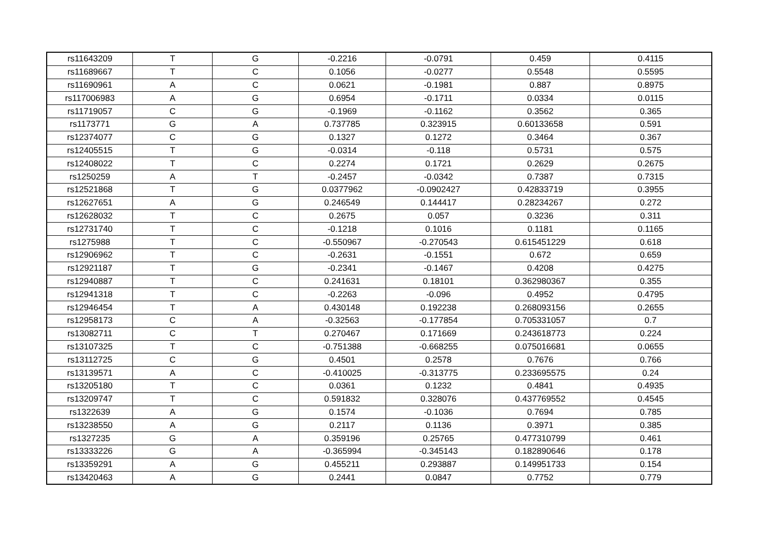| rs11643209 | T | G | -0.2216 | -0.0791 | 0.459 | 0.4115 |
| rs11689667 | T | C | 0.1056 | -0.0277 | 0.5548 | 0.5595 |
| rs11690961 | A | C | 0.0621 | -0.1981 | 0.887 | 0.8975 |
| rs117006983 | A | G | 0.6954 | -0.1711 | 0.0334 | 0.0115 |
| rs11719057 | C | G | -0.1969 | -0.1162 | 0.3562 | 0.365 |
| rs1173771 | G | A | 0.737785 | 0.323915 | 0.60133658 | 0.591 |
| rs12374077 | C | G | 0.1327 | 0.1272 | 0.3464 | 0.367 |
| rs12405515 | T | G | -0.0314 | -0.118 | 0.5731 | 0.575 |
| rs12408022 | T | C | 0.2274 | 0.1721 | 0.2629 | 0.2675 |
| rs1250259 | A | T | -0.2457 | -0.0342 | 0.7387 | 0.7315 |
| rs12521868 | T | G | 0.0377962 | -0.0902427 | 0.42833719 | 0.3955 |
| rs12627651 | A | G | 0.246549 | 0.144417 | 0.28234267 | 0.272 |
| rs12628032 | T | C | 0.2675 | 0.057 | 0.3236 | 0.311 |
| rs12731740 | T | C | -0.1218 | 0.1016 | 0.1181 | 0.1165 |
| rs1275988 | T | C | -0.550967 | -0.270543 | 0.615451229 | 0.618 |
| rs12906962 | T | C | -0.2631 | -0.1551 | 0.672 | 0.659 |
| rs12921187 | T | G | -0.2341 | -0.1467 | 0.4208 | 0.4275 |
| rs12940887 | T | C | 0.241631 | 0.18101 | 0.362980367 | 0.355 |
| rs12941318 | T | C | -0.2263 | -0.096 | 0.4952 | 0.4795 |
| rs12946454 | T | A | 0.430148 | 0.192238 | 0.268093156 | 0.2655 |
| rs12958173 | C | A | -0.32563 | -0.177854 | 0.705331057 | 0.7 |
| rs13082711 | C | T | 0.270467 | 0.171669 | 0.243618773 | 0.224 |
| rs13107325 | T | C | -0.751388 | -0.668255 | 0.075016681 | 0.0655 |
| rs13112725 | C | G | 0.4501 | 0.2578 | 0.7676 | 0.766 |
| rs13139571 | A | C | -0.410025 | -0.313775 | 0.233695575 | 0.24 |
| rs13205180 | T | C | 0.0361 | 0.1232 | 0.4841 | 0.4935 |
| rs13209747 | T | C | 0.591832 | 0.328076 | 0.437769552 | 0.4545 |
| rs1322639 | A | G | 0.1574 | -0.1036 | 0.7694 | 0.785 |
| rs13238550 | A | G | 0.2117 | 0.1136 | 0.3971 | 0.385 |
| rs1327235 | G | A | 0.359196 | 0.25765 | 0.477310799 | 0.461 |
| rs13333226 | G | A | -0.365994 | -0.345143 | 0.182890646 | 0.178 |
| rs13359291 | A | G | 0.455211 | 0.293887 | 0.149951733 | 0.154 |
| rs13420463 | A | G | 0.2441 | 0.0847 | 0.7752 | 0.779 |